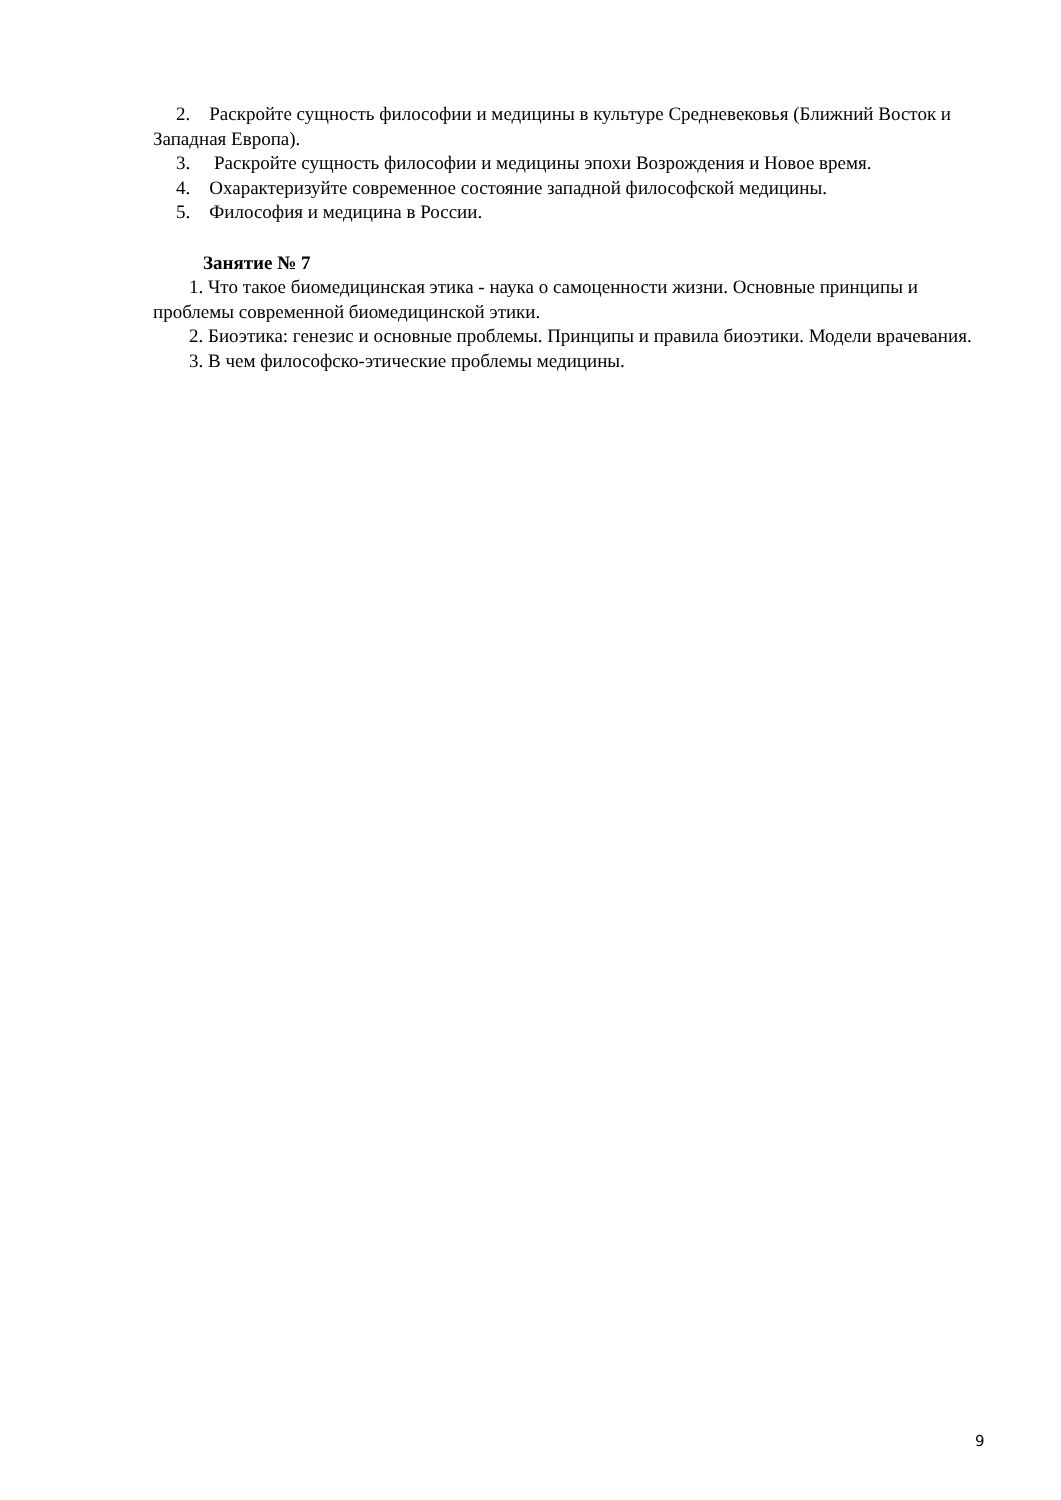2. Раскройте сущность философии и медицины в культуре Средневековья (Ближний Восток и Западная Европа).
3. Раскройте сущность философии и медицины эпохи Возрождения и Новое время.
4. Охарактеризуйте современное состояние западной философской медицины.
5. Философия и медицина в России.
Занятие № 7
1. Что такое биомедицинская этика - наука о самоценности жизни. Основные принципы и проблемы современной биомедицинской этики.
2. Биоэтика: генезис и основные проблемы. Принципы и правила биоэтики. Модели врачевания.
3. В чем философско-этические проблемы медицины.
9